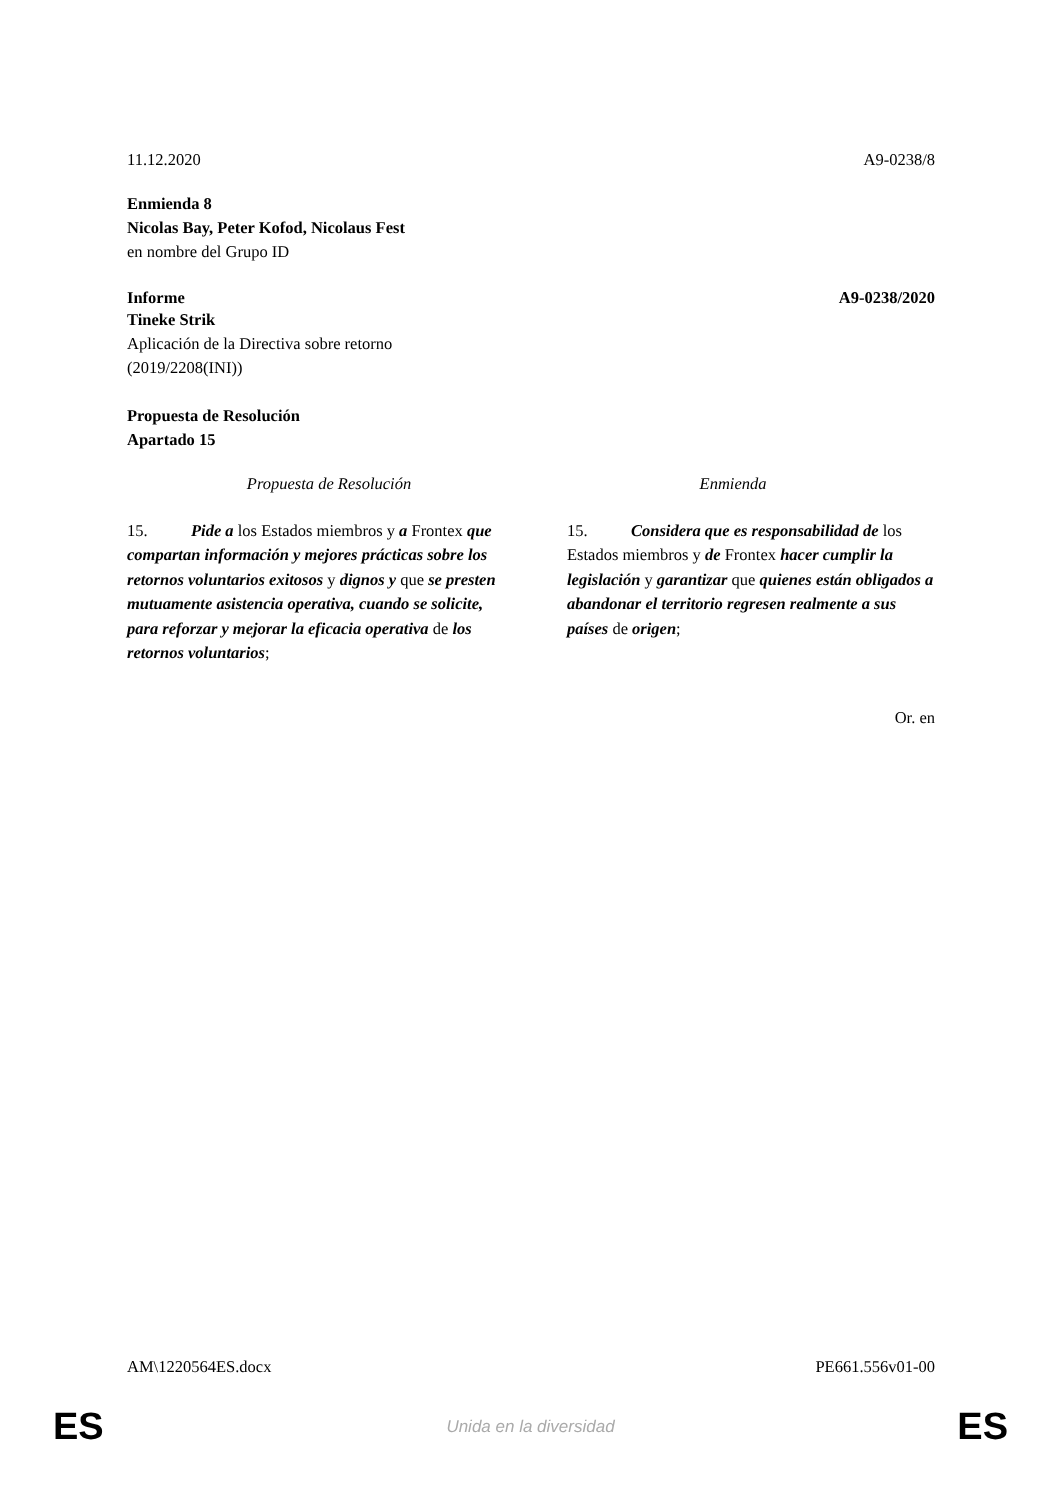11.12.2020 A9-0238/8
Enmienda 8
Nicolas Bay, Peter Kofod, Nicolaus Fest
en nombre del Grupo ID
Informe A9-0238/2020
Tineke Strik
Aplicación de la Directiva sobre retorno
(2019/2208(INI))
Propuesta de Resolución
Apartado 15
| Propuesta de Resolución | Enmienda |
| --- | --- |
| 15. Pide a los Estados miembros y a Frontex que compartan información y mejores prácticas sobre los retornos voluntarios exitosos y dignos y que se presten mutuamente asistencia operativa, cuando se solicite, para reforzar y mejorar la eficacia operativa de los retornos voluntarios ; | 15. Considera que es responsabilidad de los Estados miembros y de Frontex hacer cumplir la legislación y garantizar que quienes están obligados a abandonar el territorio regresen realmente a sus países de origen ; |
Or. en
AM\1220564ES.docx PE661.556v01-00
ES
Unida en la diversidad ES